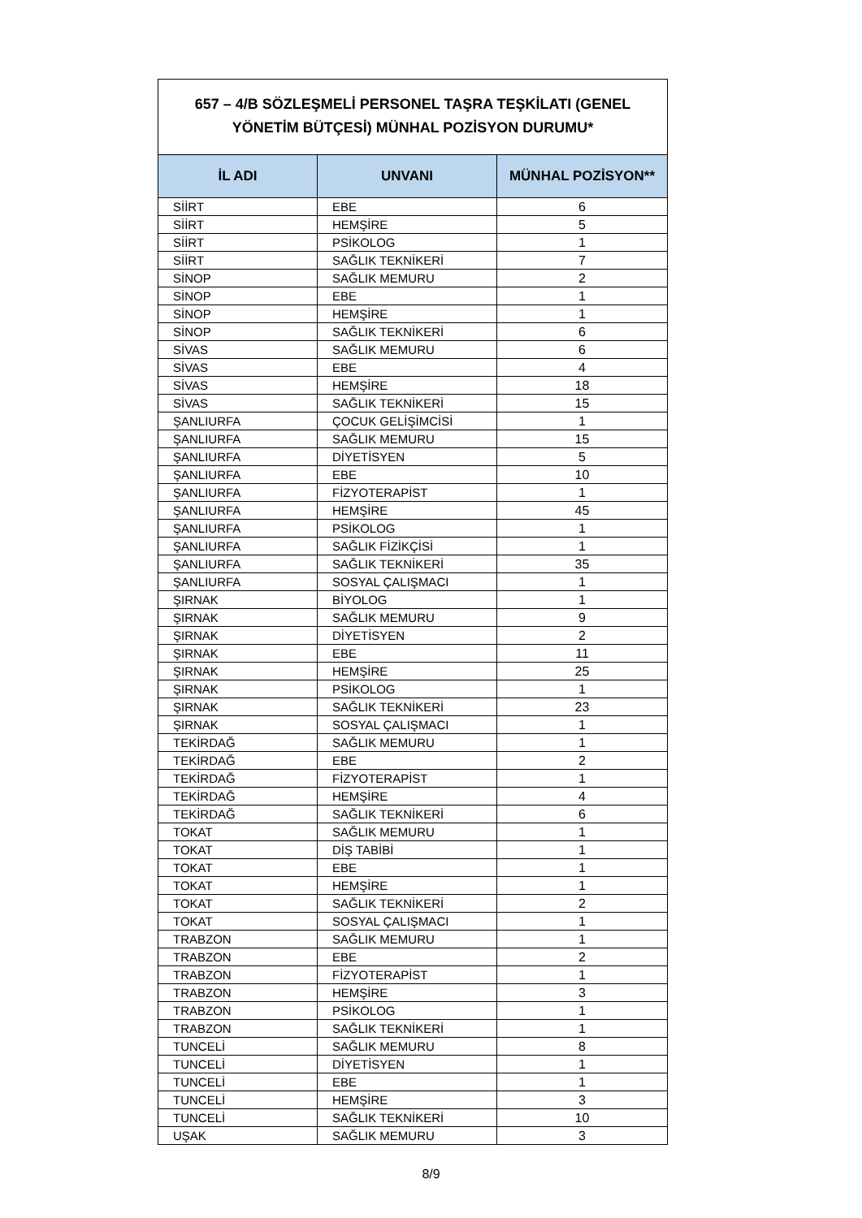657 – 4/B SÖZLEŞMELİ PERSONEL TAŞRA TEŞKİLATI (GENEL YÖNETİM BÜTÇESİ) MÜNHAL POZİSYON DURUMU*
| İL ADI | UNVANI | MÜNHAL POZİSYON** |
| --- | --- | --- |
| SİİRT | EBE | 6 |
| SİİRT | HEMŞİRE | 5 |
| SİİRT | PSİKOLOG | 1 |
| SİİRT | SAĞLIK TEKNİKERİ | 7 |
| SİNOP | SAĞLIK MEMURU | 2 |
| SİNOP | EBE | 1 |
| SİNOP | HEMŞİRE | 1 |
| SİNOP | SAĞLIK TEKNİKERİ | 6 |
| SİVAS | SAĞLIK MEMURU | 6 |
| SİVAS | EBE | 4 |
| SİVAS | HEMŞİRE | 18 |
| SİVAS | SAĞLIK TEKNİKERİ | 15 |
| ŞANLIURFA | ÇOCUK GELİŞİMCİSİ | 1 |
| ŞANLIURFA | SAĞLIK MEMURU | 15 |
| ŞANLIURFA | DİYETİSYEN | 5 |
| ŞANLIURFA | EBE | 10 |
| ŞANLIURFA | FİZYOTERAPİST | 1 |
| ŞANLIURFA | HEMŞİRE | 45 |
| ŞANLIURFA | PSİKOLOG | 1 |
| ŞANLIURFA | SAĞLIK FİZİKÇİSİ | 1 |
| ŞANLIURFA | SAĞLIK TEKNİKERİ | 35 |
| ŞANLIURFA | SOSYAL ÇALIŞMACI | 1 |
| ŞIRNAK | BİYOLOG | 1 |
| ŞIRNAK | SAĞLIK MEMURU | 9 |
| ŞIRNAK | DİYETİSYEN | 2 |
| ŞIRNAK | EBE | 11 |
| ŞIRNAK | HEMŞİRE | 25 |
| ŞIRNAK | PSİKOLOG | 1 |
| ŞIRNAK | SAĞLIK TEKNİKERİ | 23 |
| ŞIRNAK | SOSYAL ÇALIŞMACI | 1 |
| TEKİRDAĞ | SAĞLIK MEMURU | 1 |
| TEKİRDAĞ | EBE | 2 |
| TEKİRDAĞ | FİZYOTERAPİST | 1 |
| TEKİRDAĞ | HEMŞİRE | 4 |
| TEKİRDAĞ | SAĞLIK TEKNİKERİ | 6 |
| TOKAT | SAĞLIK MEMURU | 1 |
| TOKAT | DİŞ TABİBİ | 1 |
| TOKAT | EBE | 1 |
| TOKAT | HEMŞİRE | 1 |
| TOKAT | SAĞLIK TEKNİKERİ | 2 |
| TOKAT | SOSYAL ÇALIŞMACI | 1 |
| TRABZON | SAĞLIK MEMURU | 1 |
| TRABZON | EBE | 2 |
| TRABZON | FİZYOTERAPİST | 1 |
| TRABZON | HEMŞİRE | 3 |
| TRABZON | PSİKOLOG | 1 |
| TRABZON | SAĞLIK TEKNİKERİ | 1 |
| TUNCELİ | SAĞLIK MEMURU | 8 |
| TUNCELİ | DİYETİSYEN | 1 |
| TUNCELİ | EBE | 1 |
| TUNCELİ | HEMŞİRE | 3 |
| TUNCELİ | SAĞLIK TEKNİKERİ | 10 |
| UŞAK | SAĞLIK MEMURU | 3 |
8/9